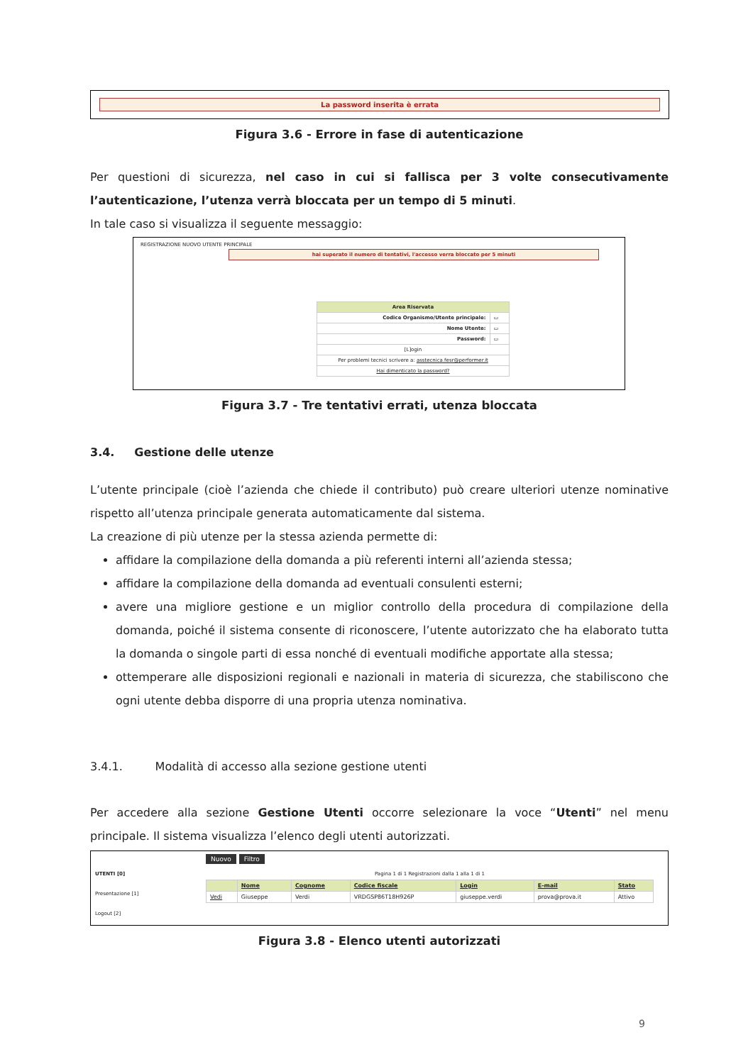La password inserita è errata
Figura 3.6 - Errore in fase di autenticazione
Per questioni di sicurezza, nel caso in cui si fallisca per 3 volte consecutivamente l’autenticazione, l’utenza verrà bloccata per un tempo di 5 minuti.
In tale caso si visualizza il seguente messaggio:
REGISTRAZIONE NUOVO UTENTE PRINCIPALE
hai superato il numero di tentativi, l'accesso verra bloccato per 5 minuti
| Area Riservata | |
| --- | --- |
| Codice Organismo/Utente principale: | ▭ |
| Nome Utente: | ▭ |
| Password: | ▭ |
| [L]ogin | |
| Per problemi tecnici scrivere a: asstecnica.fesr@performer.it | |
| Hai dimenticato la password? | |
Figura 3.7 - Tre tentativi errati, utenza bloccata
3.4. Gestione delle utenze
L’utente principale (cioè l’azienda che chiede il contributo) può creare ulteriori utenze nominative rispetto all’utenza principale generata automaticamente dal sistema.
La creazione di più utenze per la stessa azienda permette di:
affidare la compilazione della domanda a più referenti interni all’azienda stessa;
affidare la compilazione della domanda ad eventuali consulenti esterni;
avere una migliore gestione e un miglior controllo della procedura di compilazione della domanda, poiché il sistema consente di riconoscere, l’utente autorizzato che ha elaborato tutta la domanda o singole parti di essa nonché di eventuali modifiche apportate alla stessa;
ottemperare alle disposizioni regionali e nazionali in materia di sicurezza, che stabiliscono che ogni utente debba disporre di una propria utenza nominativa.
3.4.1. Modalità di accesso alla sezione gestione utenti
Per accedere alla sezione Gestione Utenti occorre selezionare la voce “Utenti” nel menu principale. Il sistema visualizza l’elenco degli utenti autorizzati.
UTENTI [0]
Presentazione [1]
Logout [2]
Nuovo Filtro
Pagina 1 di 1 Registrazioni dalla 1 alla 1 di 1
| | Nome | Cognome | Codice fiscale | Login | E-mail | Stato |
| --- | --- | --- | --- | --- | --- | --- |
| Vedi | Giuseppe | Verdi | VRDGSP86T18H926P | giuseppe.verdi | prova@prova.it | Attivo |
Figura 3.8 - Elenco utenti autorizzati
9